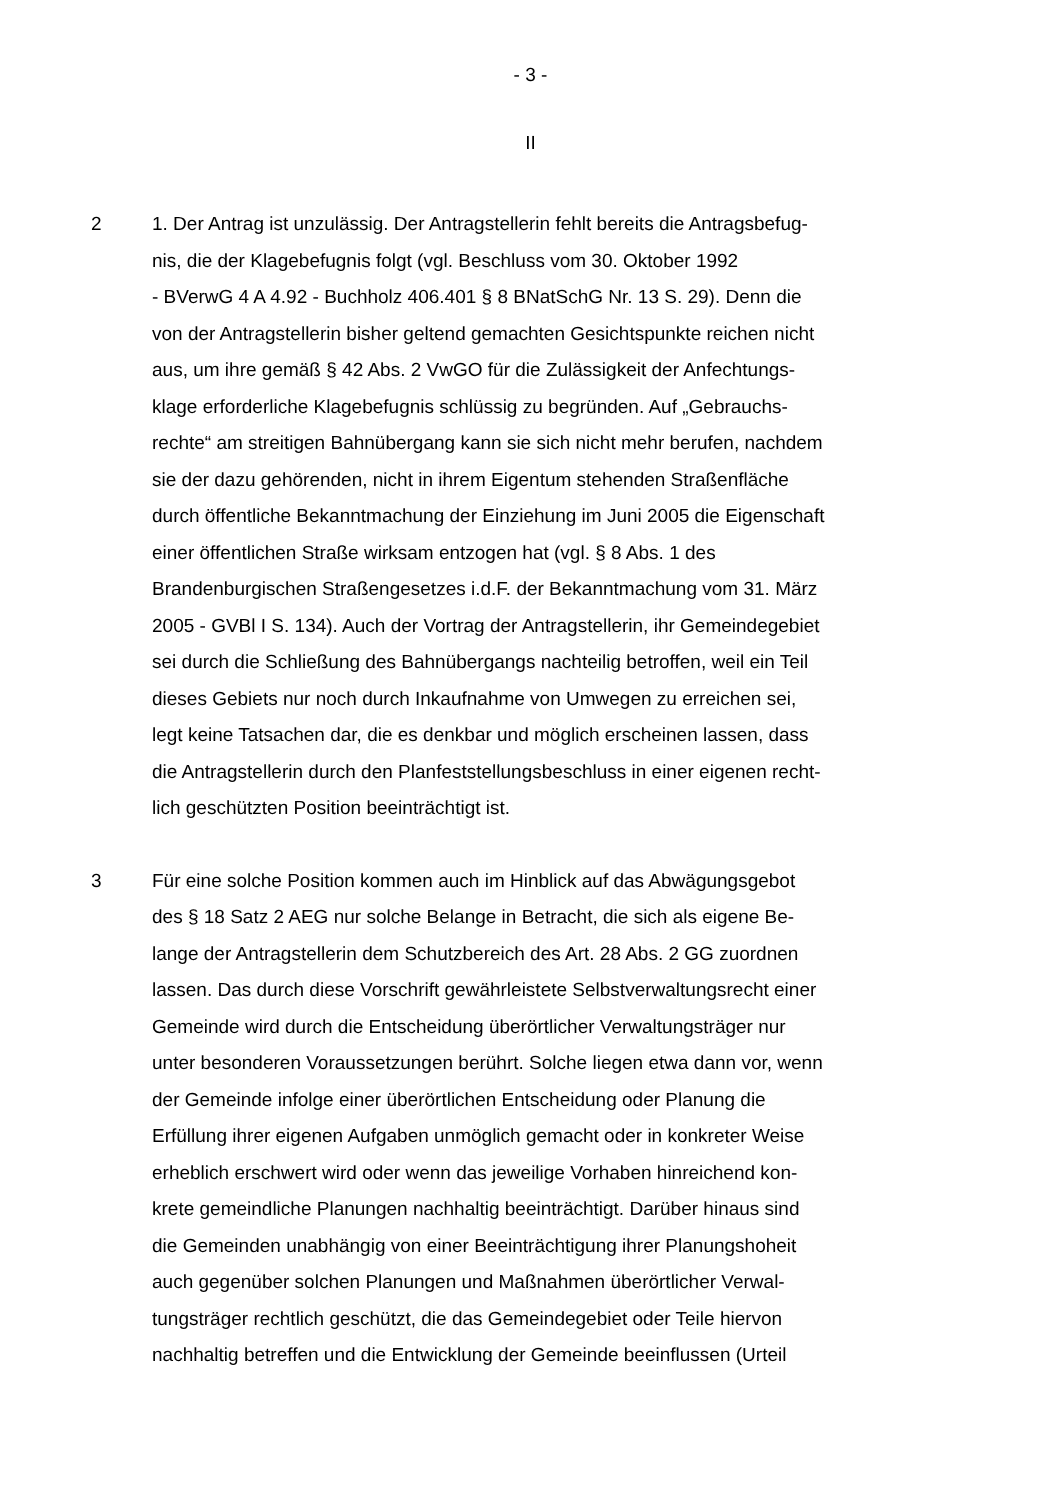- 3 -
II
2 1. Der Antrag ist unzulässig. Der Antragstellerin fehlt bereits die Antragsbefug-
nis, die der Klagebefugnis folgt (vgl. Beschluss vom 30. Oktober 1992
- BVerwG 4 A 4.92 - Buchholz 406.401 § 8 BNatSchG Nr. 13 S. 29). Denn die
von der Antragstellerin bisher geltend gemachten Gesichtspunkte reichen nicht
aus, um ihre gemäß § 42 Abs. 2 VwGO für die Zulässigkeit der Anfechtungs-
klage erforderliche Klagebefugnis schlüssig zu begründen. Auf „Gebrauchs-
rechte“ am streitigen Bahnübergang kann sie sich nicht mehr berufen, nachdem
sie der dazu gehörenden, nicht in ihrem Eigentum stehenden Straßenfläche
durch öffentliche Bekanntmachung der Einziehung im Juni 2005 die Eigenschaft
einer öffentlichen Straße wirksam entzogen hat (vgl. § 8 Abs. 1 des
Brandenburgischen Straßengesetzes i.d.F. der Bekanntmachung vom 31. März
2005 - GVBl I S. 134). Auch der Vortrag der Antragstellerin, ihr Gemeindegebiet
sei durch die Schließung des Bahnübergangs nachteilig betroffen, weil ein Teil
dieses Gebiets nur noch durch Inkaufnahme von Umwegen zu erreichen sei,
legt keine Tatsachen dar, die es denkbar und möglich erscheinen lassen, dass
die Antragstellerin durch den Planfeststellungsbeschluss in einer eigenen recht-
lich geschützten Position beeinträchtigt ist.
3 Für eine solche Position kommen auch im Hinblick auf das Abwägungsgebot
des § 18 Satz 2 AEG nur solche Belange in Betracht, die sich als eigene Be-
lange der Antragstellerin dem Schutzbereich des Art. 28 Abs. 2 GG zuordnen
lassen. Das durch diese Vorschrift gewährleistete Selbstverwaltungsrecht einer
Gemeinde wird durch die Entscheidung überörtlicher Verwaltungsträger nur
unter besonderen Voraussetzungen berührt. Solche liegen etwa dann vor, wenn
der Gemeinde infolge einer überörtlichen Entscheidung oder Planung die
Erfüllung ihrer eigenen Aufgaben unmöglich gemacht oder in konkreter Weise
erheblich erschwert wird oder wenn das jeweilige Vorhaben hinreichend kon-
krete gemeindliche Planungen nachhaltig beeinträchtigt. Darüber hinaus sind
die Gemeinden unabhängig von einer Beeinträchtigung ihrer Planungshoheit
auch gegenüber solchen Planungen und Maßnahmen überörtlicher Verwal-
tungsträger rechtlich geschützt, die das Gemeindegebiet oder Teile hiervon
nachhaltig betreffen und die Entwicklung der Gemeinde beeinflussen (Urteil